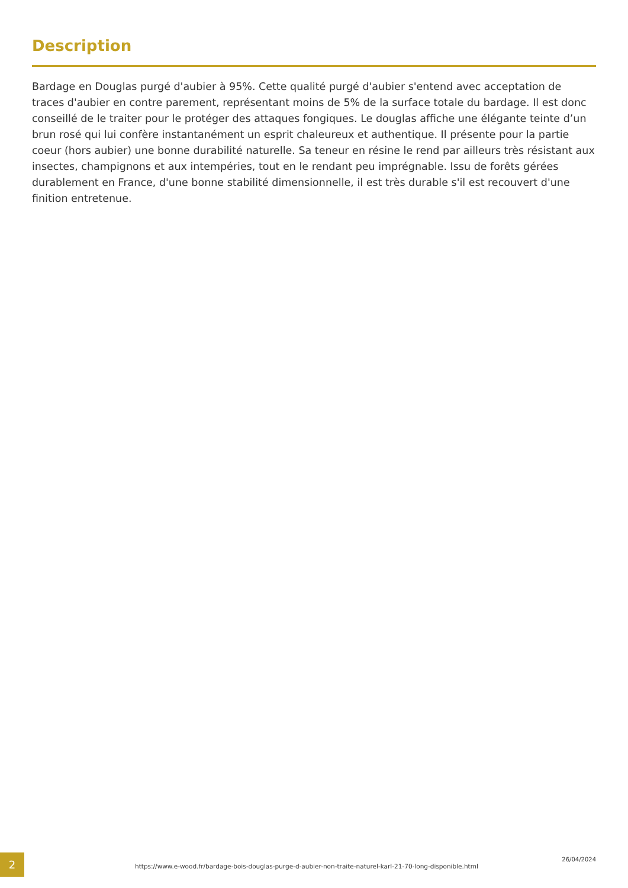Description
Bardage en Douglas purgé d'aubier à 95%. Cette qualité purgé d'aubier s'entend avec acceptation de traces d'aubier en contre parement, représentant moins de 5% de la surface totale du bardage. Il est donc conseillé de le traiter pour le protéger des attaques fongiques. Le douglas affiche une élégante teinte d’un brun rosé qui lui confère instantanément un esprit chaleureux et authentique. Il présente pour la partie coeur (hors aubier) une bonne durabilité naturelle. Sa teneur en résine le rend par ailleurs très résistant aux insectes, champignons et aux intempéries, tout en le rendant peu imprégnable. Issu de forêts gérées durablement en France, d'une bonne stabilité dimensionnelle, il est très durable s'il est recouvert d'une finition entretenue.
2
https://www.e-wood.fr/bardage-bois-douglas-purge-d-aubier-non-traite-naturel-karl-21-70-long-disponible.html
26/04/2024